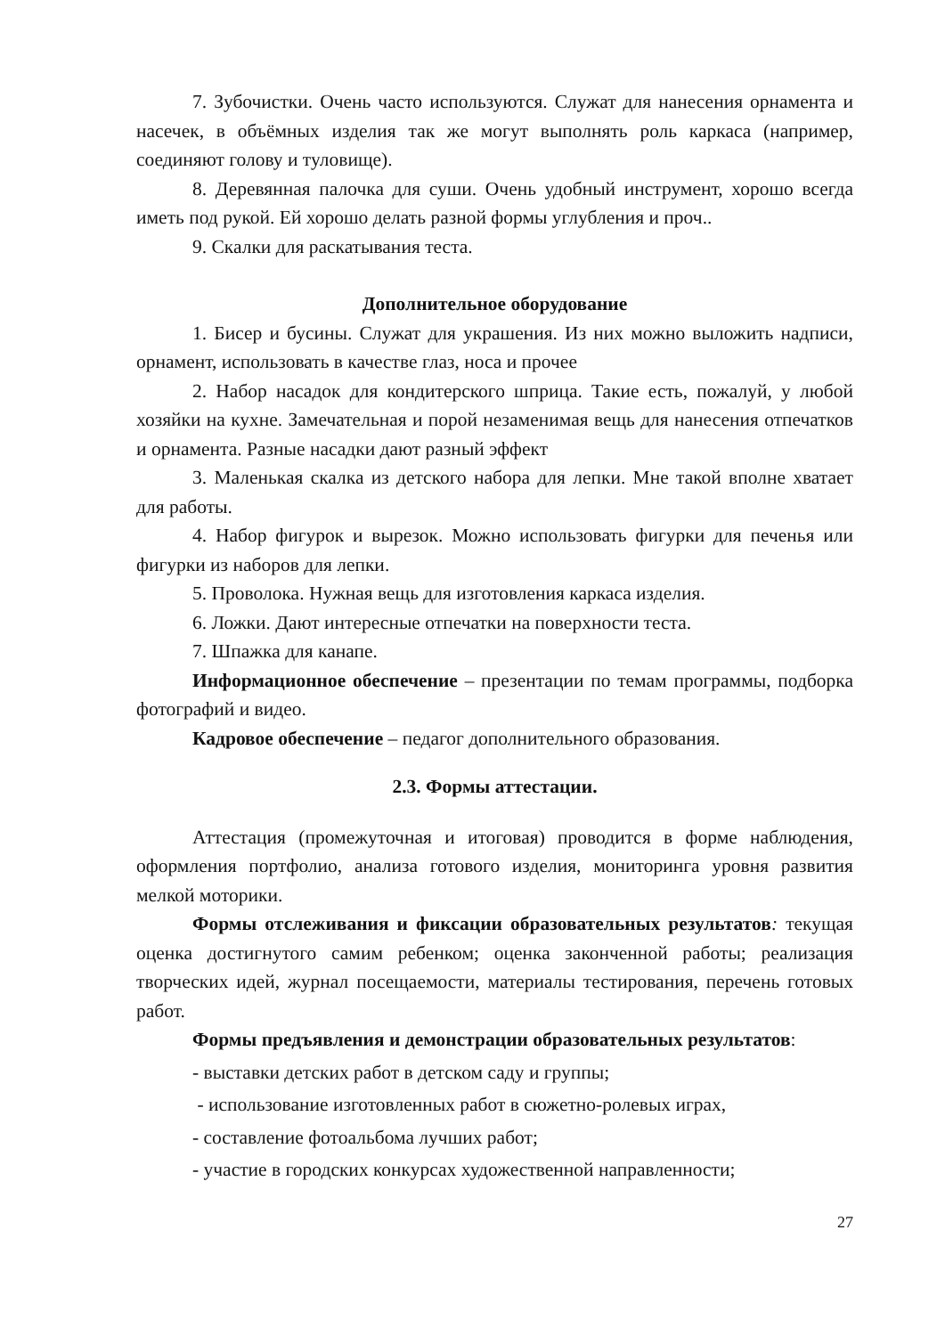7. Зубочистки. Очень часто используются. Служат для нанесения орнамента и насечек, в объёмных изделия так же могут выполнять роль каркаса (например, соединяют голову и туловище).
8. Деревянная палочка для суши. Очень удобный инструмент, хорошо всегда иметь под рукой. Ей хорошо делать разной формы углубления и проч..
9. Скалки для раскатывания теста.
Дополнительное оборудование
1. Бисер и бусины. Служат для украшения. Из них можно выложить надписи, орнамент, использовать в качестве глаз, носа и прочее
2. Набор насадок для кондитерского шприца. Такие есть, пожалуй, у любой хозяйки на кухне. Замечательная и порой незаменимая вещь для нанесения отпечатков и орнамента. Разные насадки дают разный эффект
3. Маленькая скалка из детского набора для лепки. Мне такой вполне хватает для работы.
4. Набор фигурок и вырезок. Можно использовать фигурки для печенья или фигурки из наборов для лепки.
5. Проволока. Нужная вещь для изготовления каркаса изделия.
6. Ложки. Дают интересные отпечатки на поверхности теста.
7. Шпажка для канапе.
Информационное обеспечение – презентации по темам программы, подборка фотографий и видео.
Кадровое обеспечение – педагог дополнительного образования.
2.3. Формы аттестации.
Аттестация (промежуточная и итоговая) проводится в форме наблюдения, оформления портфолио, анализа готового изделия, мониторинга уровня развития мелкой моторики.
Формы отслеживания и фиксации образовательных результатов: текущая оценка достигнутого самим ребенком; оценка законченной работы; реализация творческих идей, журнал посещаемости, материалы тестирования, перечень готовых работ.
Формы предъявления и демонстрации образовательных результатов:
- выставки детских работ в детском саду и группы;
- использование изготовленных работ в сюжетно-ролевых играх,
- составление фотоальбома лучших работ;
- участие в городских конкурсах художественной направленности;
27